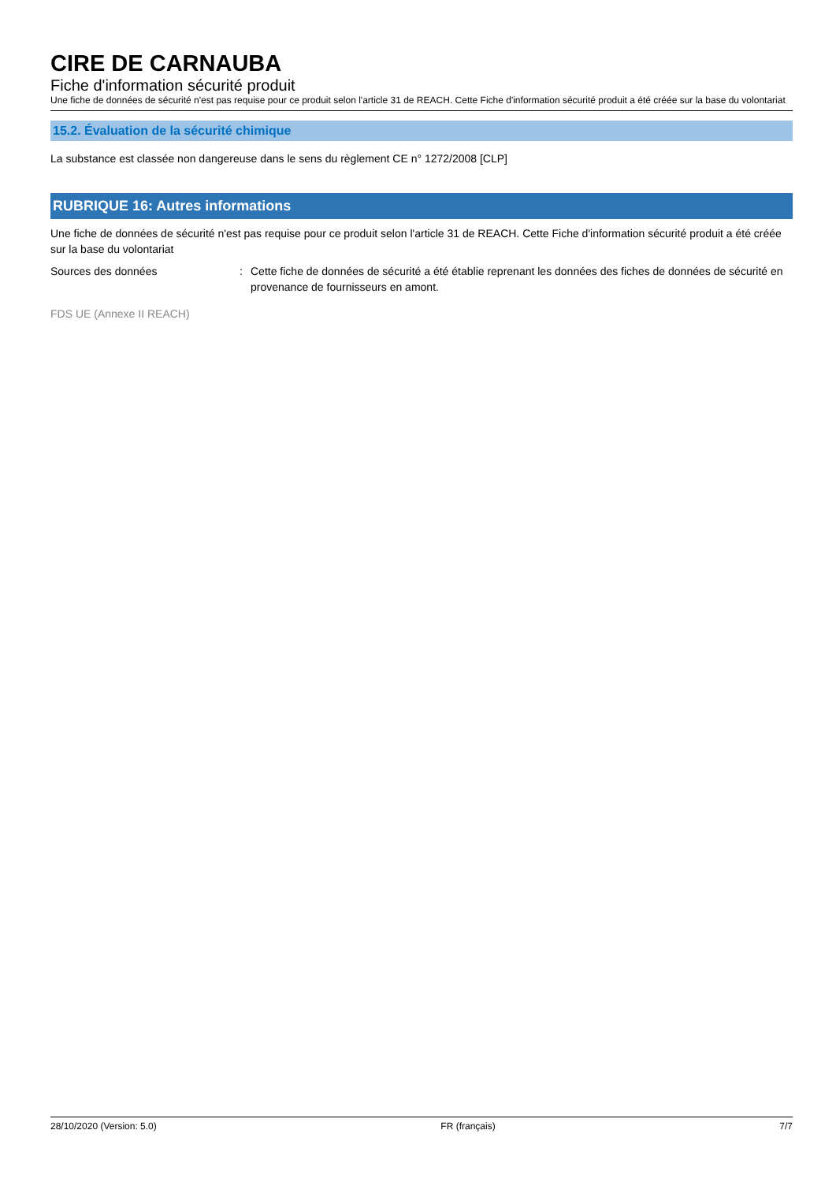CIRE DE CARNAUBA
Fiche d'information sécurité produit
Une fiche de données de sécurité n'est pas requise pour ce produit selon l'article 31 de REACH. Cette Fiche d'information sécurité produit a été créée sur la base du volontariat
15.2. Évaluation de la sécurité chimique
La substance est classée non dangereuse dans le sens du règlement CE n° 1272/2008 [CLP]
RUBRIQUE 16: Autres informations
Une fiche de données de sécurité n'est pas requise pour ce produit selon l'article 31 de REACH. Cette Fiche d'information sécurité produit a été créée sur la base du volontariat
Sources des données: Cette fiche de données de sécurité a été établie reprenant les données des fiches de données de sécurité en provenance de fournisseurs en amont.
FDS UE (Annexe II REACH)
28/10/2020 (Version: 5.0) FR (français) 7/7